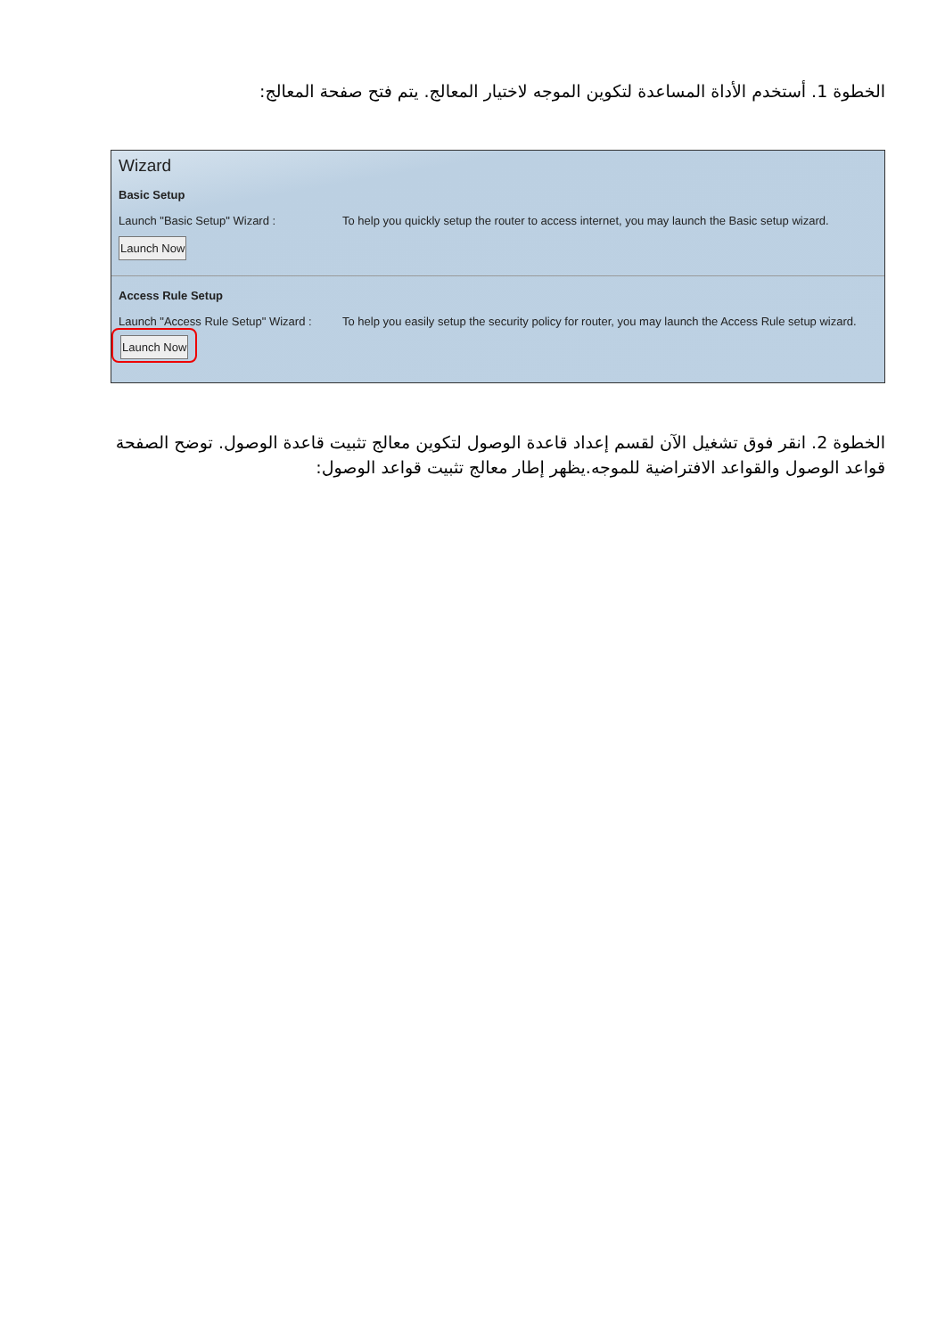الخطوة 1. أستخدم الأداة المساعدة لتكوين الموجه لاختيار المعالج. يتم فتح صفحة المعالج:
Wizard
Basic Setup
Launch "Basic Setup" Wizard : To help you quickly setup the router to access internet, you may launch the Basic setup wizard.
Launch Now
Access Rule Setup
Launch "Access Rule Setup" Wizard : To help you easily setup the security policy for router, you may launch the Access Rule setup wizard.
Launch Now
الخطوة 2. انقر فوق تشغيل الآن لقسم إعداد قاعدة الوصول لتكوين معالج تثبيت قاعدة الوصول. توضح الصفحة قواعد الوصول والقواعد الافتراضية للموجه.يظهر إطار معالج تثبيت قواعد الوصول: